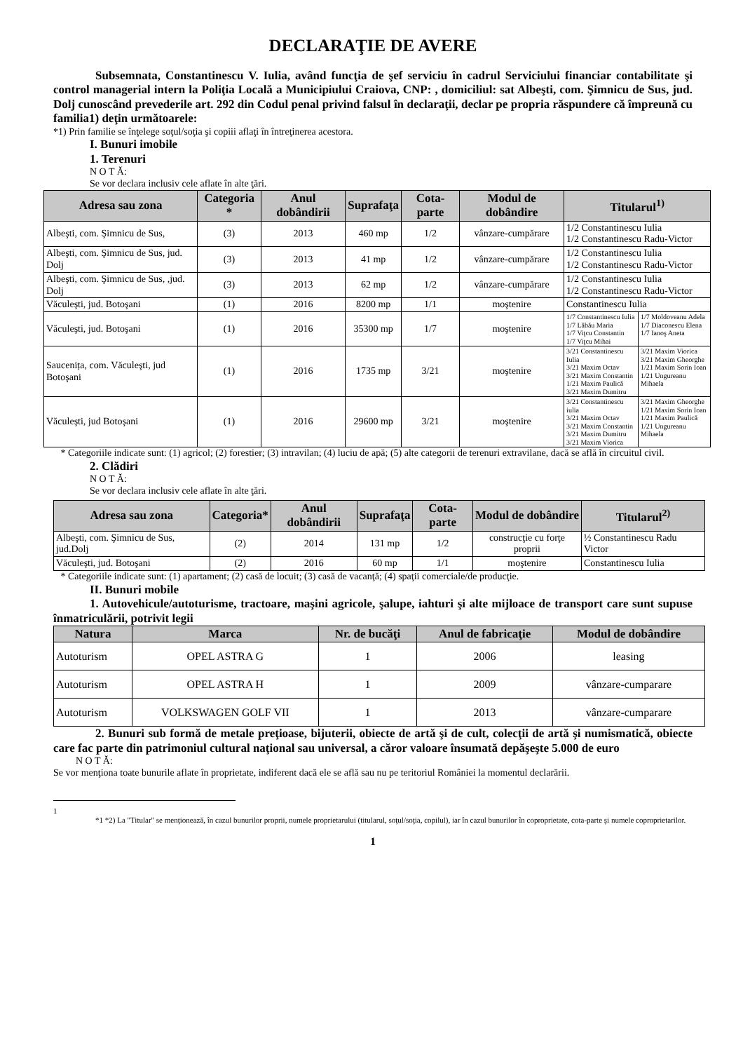DECLARAŢIE DE AVERE
Subsemnata, Constantinescu V. Iulia, având funcţia de şef serviciu în cadrul Serviciului financiar contabilitate şi control managerial intern la Poliţia Locală a Municipiului Craiova, CNP: , domiciliul: sat Albeşti, com. Şimnicu de Sus, jud. Dolj cunoscând prevederile art. 292 din Codul penal privind falsul în declaraţii, declar pe propria răspundere că împreună cu familia1) deţin următoarele:
*1) Prin familie se înţelege soţul/soţia şi copiii aflaţi în întreţinerea acestora.
I. Bunuri imobile
1. Terenuri
N O T Ă:
Se vor declara inclusiv cele aflate în alte ţări.
| Adresa sau zona | Categoria * | Anul dobândirii | Suprafaţa | Cota-parte | Modul de dobândire | Titularul<sup>1)</sup> | |
| --- | --- | --- | --- | --- | --- | --- | --- |
| Albeşti, com. Şimnicu de Sus, | (3) | 2013 | 460 mp | 1/2 | vânzare-cumpărare | 1/2 Constantinescu Iulia 1/2 Constantinescu Radu-Victor | |
| Albeşti, com. Şimnicu de Sus, jud. Dolj | (3) | 2013 | 41 mp | 1/2 | vânzare-cumpărare | 1/2 Constantinescu Iulia 1/2 Constantinescu Radu-Victor | |
| Albeşti, com. Şimnicu de Sus, ,jud. Dolj | (3) | 2013 | 62 mp | 1/2 | vânzare-cumpărare | 1/2 Constantinescu Iulia 1/2 Constantinescu Radu-Victor | |
| Văculeşti, jud. Botoşani | (1) | 2016 | 8200 mp | 1/1 | moştenire | Constantinescu Iulia | |
| Văculeşti, jud. Botoşani | (1) | 2016 | 35300 mp | 1/7 | moştenire | 1/7 Constantinescu Iulia 1/7 Lăbău Maria 1/7 Viţcu Constantin 1/7 Viţcu Mihai | 1/7 Moldoveanu Adela 1/7 Diaconescu Elena 1/7 Ianoş Aneta |
| Saucenița, com. Văculeşti, jud Botoşani | (1) | 2016 | 1735 mp | 3/21 | moştenire | 3/21 Constantinescu Iulia 3/21 Maxim Octav 3/21 Maxim Constantin 1/21 Maxim Paulică 3/21 Maxim Dumitru | 3/21 Maxim Viorica 3/21 Maxim Gheorghe 1/21 Maxim Sorin Ioan 1/21 Ungureanu Mihaela |
| Văculeşti, jud Botoşani | (1) | 2016 | 29600 mp | 3/21 | moştenire | 3/21 Constantinescu iulia 3/21 Maxim Octav 3/21 Maxim Constantin 3/21 Maxim Dumitru 3/21 Maxim Viorica | 3/21 Maxim Gheorghe 1/21 Maxim Sorin Ioan 1/21 Maxim Paulică 1/21 Ungureanu Mihaela |
* Categoriile indicate sunt: (1) agricol; (2) forestier; (3) intravilan; (4) luciu de apă; (5) alte categorii de terenuri extravilane, dacă se află în circuitul civil.
2. Clădiri
N O T Ă:
Se vor declara inclusiv cele aflate în alte ţări.
| Adresa sau zona | Categoria* | Anul dobândirii | Suprafaţa | Cota-parte | Modul de dobândire | Titularul<sup>2)</sup> |
| --- | --- | --- | --- | --- | --- | --- |
| Albeşti, com. Şimnicu de Sus, jud.Dolj | (2) | 2014 | 131 mp | 1/2 | construcţie cu forţe proprii | ½ Constantinescu Radu Victor |
| Văculeşti, jud. Botoşani | (2) | 2016 | 60 mp | 1/1 | moştenire | Constantinescu Iulia |
* Categoriile indicate sunt: (1) apartament; (2) casă de locuit; (3) casă de vacanţă; (4) spaţii comerciale/de producţie.
II. Bunuri mobile
1. Autovehicule/autoturisme, tractoare, maşini agricole, şalupe, iahturi şi alte mijloace de transport care sunt supuse înmatriculării, potrivit legii
| Natura | Marca | Nr. de bucăţi | Anul de fabricaţie | Modul de dobândire |
| --- | --- | --- | --- | --- |
| Autoturism | OPEL ASTRA G | 1 | 2006 | leasing |
| Autoturism | OPEL ASTRA H | 1 | 2009 | vânzare-cumparare |
| Autoturism | VOLKSWAGEN GOLF VII | 1 | 2013 | vânzare-cumparare |
2. Bunuri sub formă de metale preţioase, bijuterii, obiecte de artă şi de cult, colecţii de artă şi numismatică, obiecte care fac parte din patrimoniul cultural naţional sau universal, a căror valoare însumată depăşeşte 5.000 de euro
N O T Ă:
Se vor menţiona toate bunurile aflate în proprietate, indiferent dacă ele se află sau nu pe teritoriul României la momentul declarării.
1
*1 *2) La "Titular" se menţionează, în cazul bunurilor proprii, numele proprietarului (titularul, soţul/soţia, copilul), iar în cazul bunurilor în coproprietate, cota-parte şi numele coproprietarilor.
1